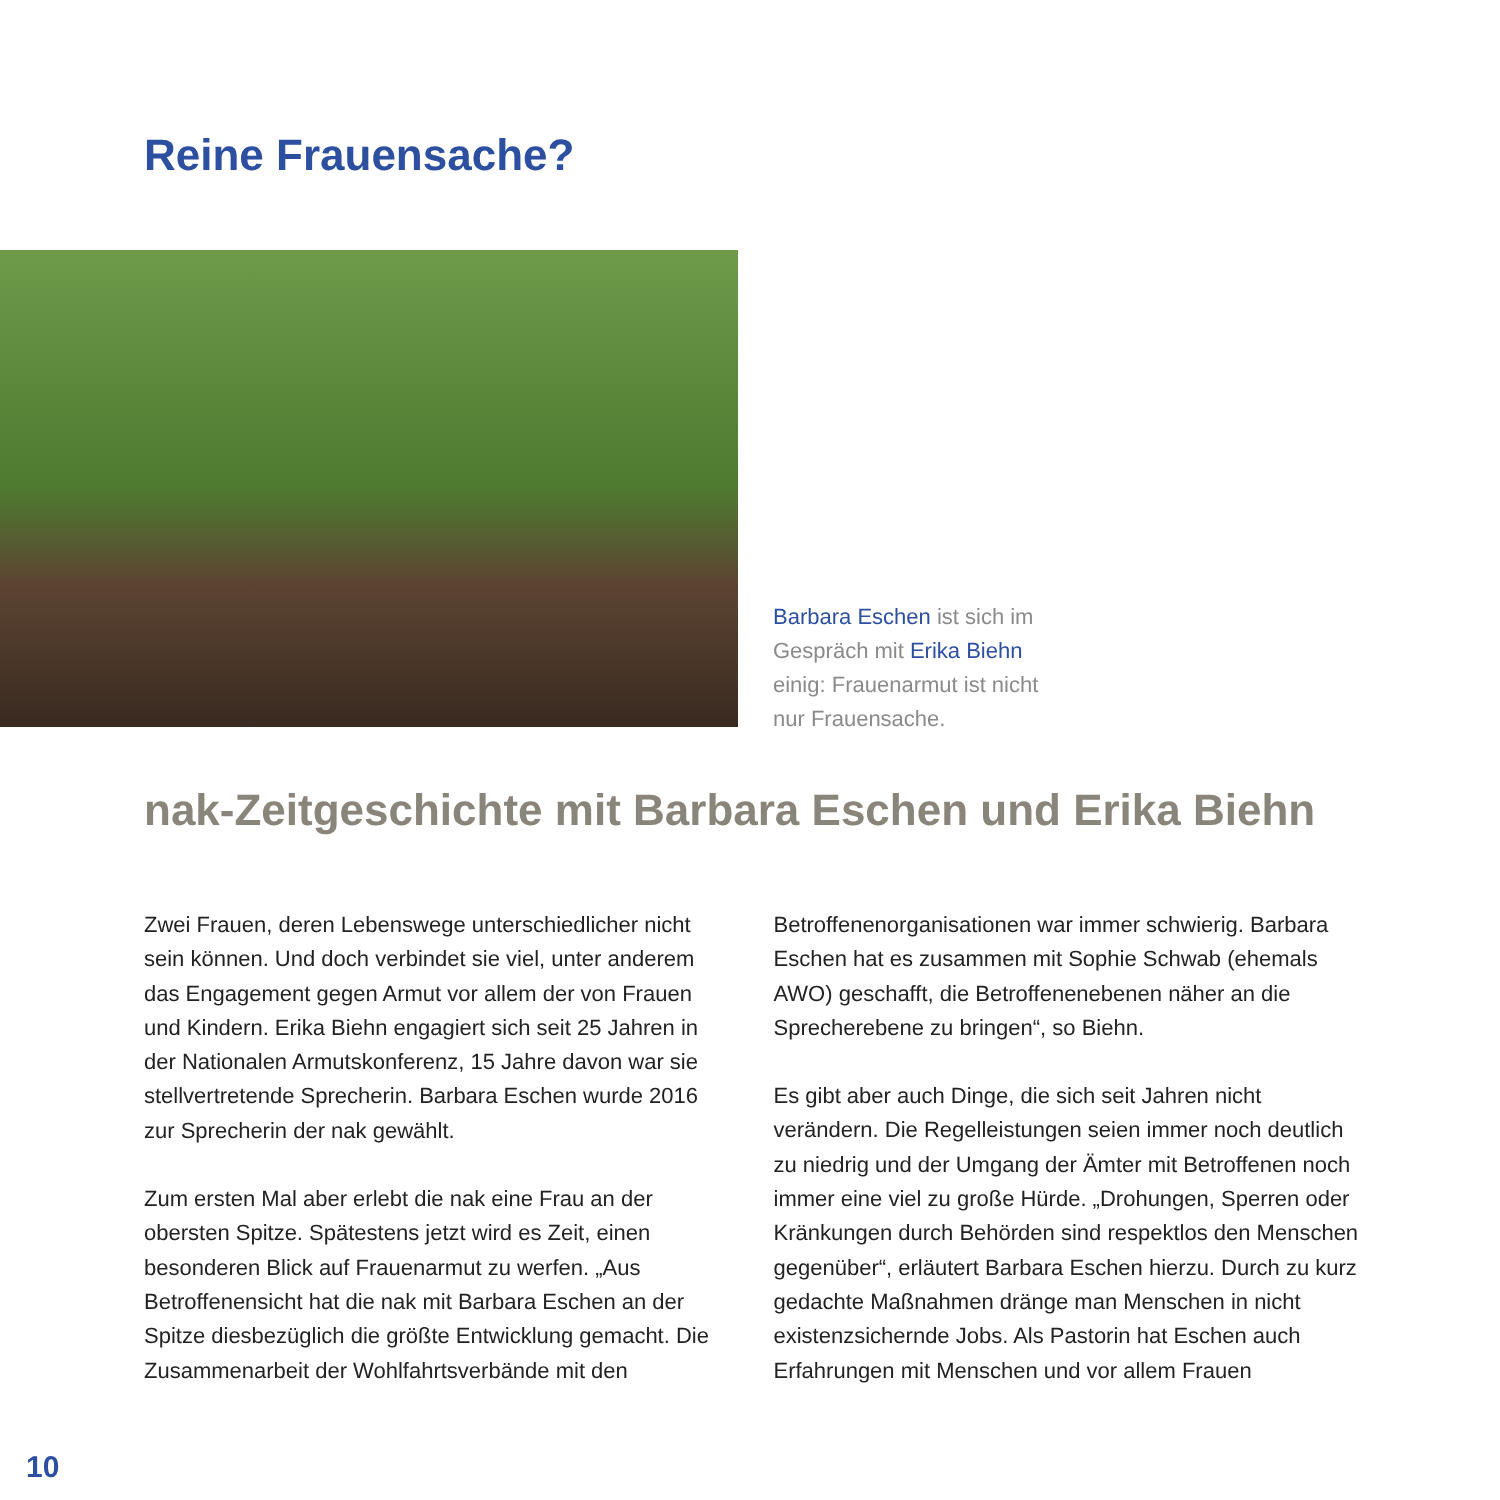Reine Frauensache?
Barbara Eschen ist sich im Gespräch mit Erika Biehn einig: Frauenarmut ist nicht nur Frauensache.
nak-Zeitgeschichte mit Barbara Eschen und Erika Biehn
Zwei Frauen, deren Lebenswege unterschiedlicher nicht sein können. Und doch verbindet sie viel, unter anderem das Engagement gegen Armut vor allem der von Frauen und Kindern. Erika Biehn engagiert sich seit 25 Jahren in der Nationalen Armutskonferenz, 15 Jahre davon war sie stellvertretende Sprecherin. Barbara Eschen wurde 2016 zur Sprecherin der nak gewählt.
Zum ersten Mal aber erlebt die nak eine Frau an der obersten Spitze. Spätestens jetzt wird es Zeit, einen besonderen Blick auf Frauenarmut zu werfen. „Aus Betroffenensicht hat die nak mit Barbara Eschen an der Spitze diesbezüglich die größte Entwicklung gemacht. Die Zusammenarbeit der Wohlfahrtsverbände mit den Betroffenenorganisationen war immer schwierig. Barbara Eschen hat es zusammen mit Sophie Schwab (ehemals AWO) geschafft, die Betroffenenebenen näher an die Sprecherebene zu bringen“, so Biehn.
Es gibt aber auch Dinge, die sich seit Jahren nicht verändern. Die Regelleistungen seien immer noch deutlich zu niedrig und der Umgang der Ämter mit Betroffenen noch immer eine viel zu große Hürde. „Drohungen, Sperren oder Kränkungen durch Behörden sind respektlos den Menschen gegenüber“, erläutert Barbara Eschen hierzu. Durch zu kurz gedachte Maßnahmen dränge man Menschen in nicht existenzsichernde Jobs. Als Pastorin hat Eschen auch Erfahrungen mit Menschen und vor allem Frauen
10